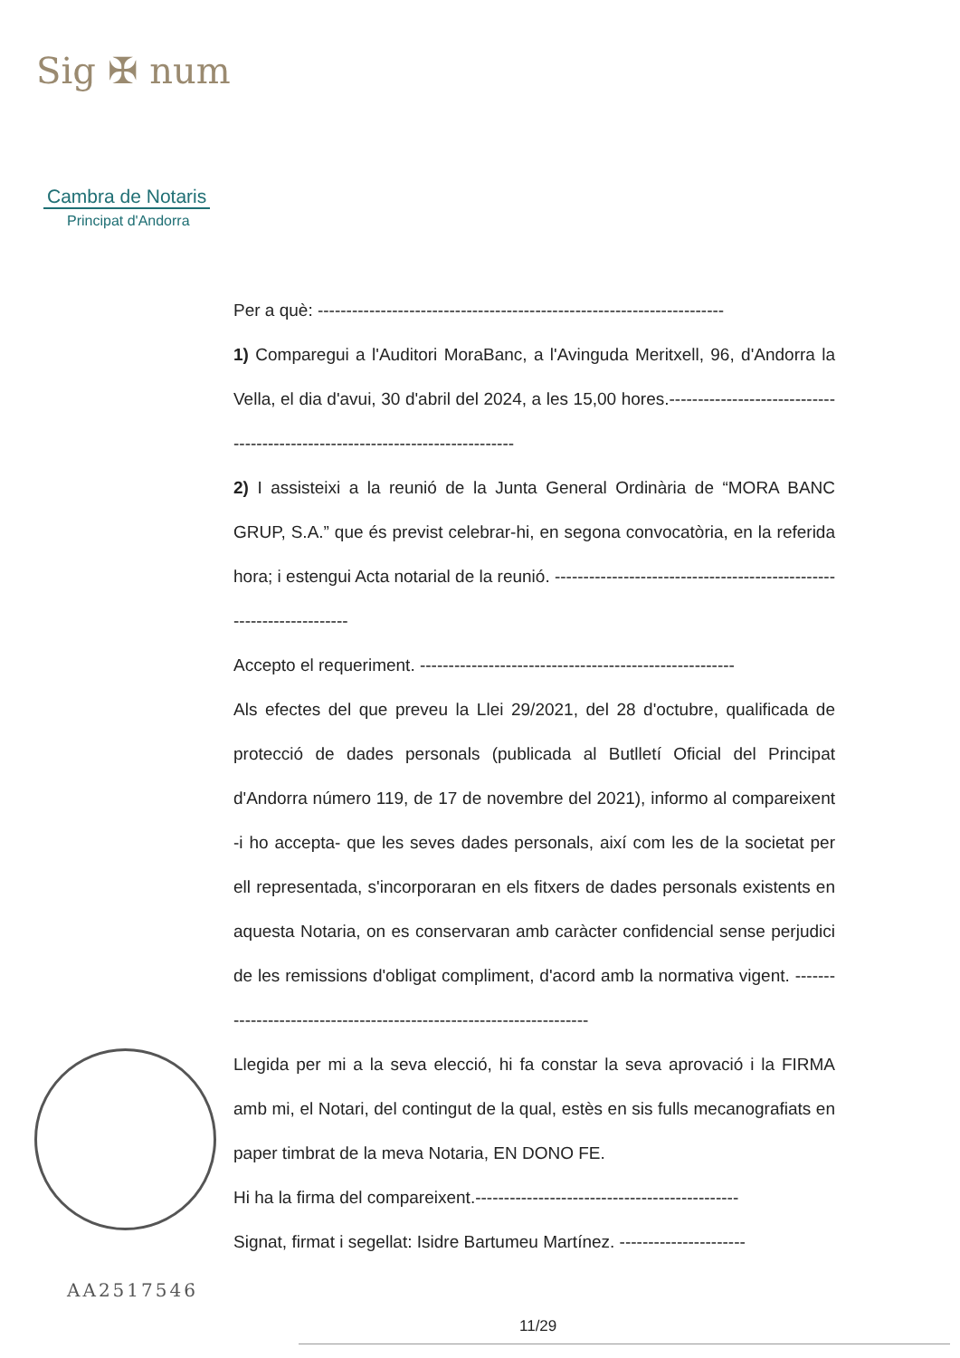Sig ✠ num
Cambra de Notaris
Principat d'Andorra
Per a què: -----------------------------------------------------------------------
1) Comparegui a l'Auditori MoraBanc, a l'Avinguda Meritxell, 96, d'Andorra la Vella, el dia d'avui, 30 d'abril del 2024, a les 15,00 hores.------------------------------------------------------------------------------
2) I assisteixi a la reunió de la Junta General Ordinària de “MORA BANC GRUP, S.A.” que és previst celebrar-hi, en segona convocatòria, en la referida hora; i estengui Acta notarial de la reunió. ---------------------------------------------------------------------
Accepto el requeriment. -------------------------------------------------------
Als efectes del que preveu la Llei 29/2021, del 28 d'octubre, qualificada de protecció de dades personals (publicada al Butlletí Oficial del Principat d'Andorra número 119, de 17 de novembre del 2021), informo al compareixent -i ho accepta- que les seves dades personals, així com les de la societat per ell representada, s'incorporaran en els fitxers de dades personals existents en aquesta Notaria, on es conservaran amb caràcter confidencial sense perjudici de les remissions d'obligat compliment, d'acord amb la normativa vigent. ---------------------------------------------------------------------
Llegida per mi a la seva elecció, hi fa constar la seva aprovació i la FIRMA amb mi, el Notari, del contingut de la qual, estès en sis fulls mecanografiats en paper timbrat de la meva Notaria, EN DONO FE.
Hi ha la firma del compareixent.----------------------------------------------
Signat, firmat i segellat: Isidre Bartumeu Martínez. ----------------------
AA2517546
11/29